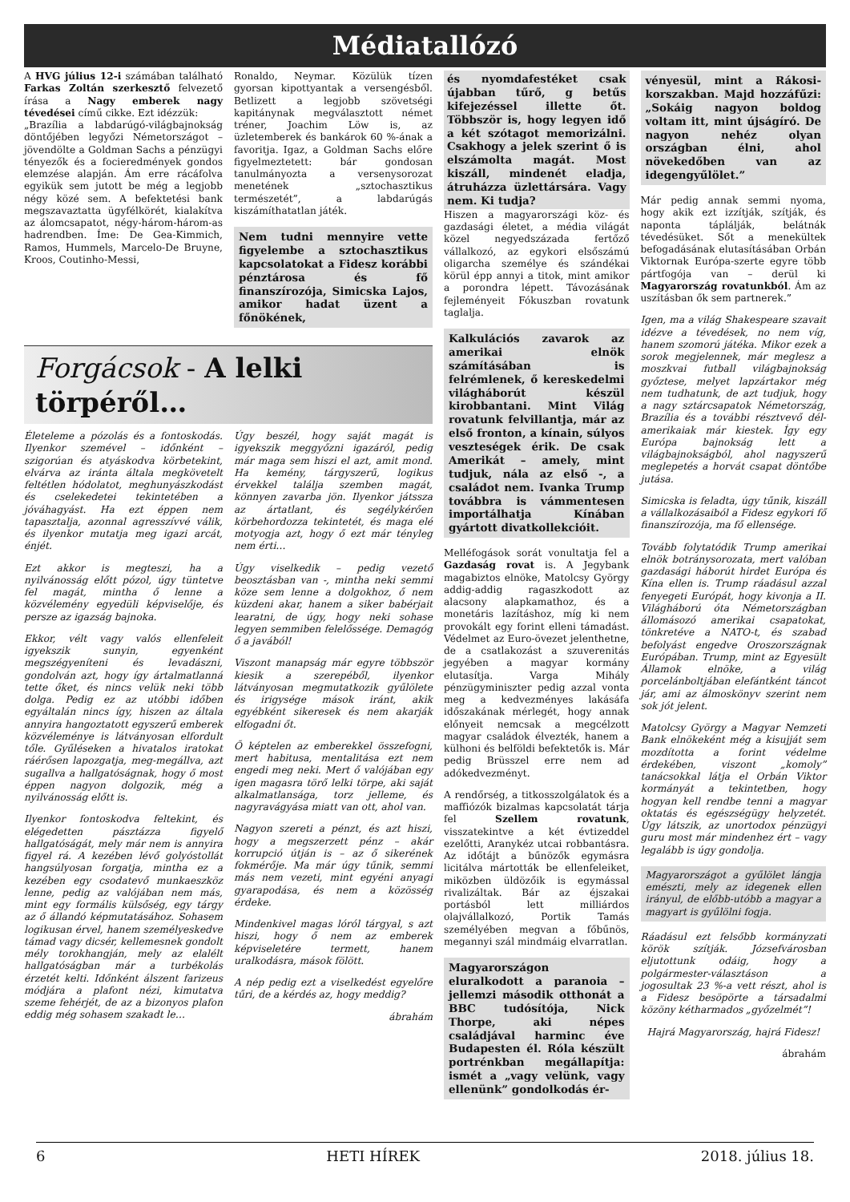Médiatallózó
A HVG július 12-i számában található Farkas Zoltán szerkesztő felvezető írása a Nagy emberek nagy tévedései című cikke. Ezt idézzük:
„Brazília a labdarúgó-világbajnokság döntőjében legyőzi Németországot – jövendölte a Goldman Sachs a pénzügyi tényezők és a focieredmények gondos elemzése alapján. Ám erre rácáfolva egyikük sem jutott be még a legjobb négy közé sem. A befektetési bank megszavaztatta ügyfélkörét, kialakítva az álomcsapatot, négy-három-három-as hadrendben. Íme: De Gea-Kimmich, Ramos, Hummels, Marcelo-De Bruyne, Kroos, Coutinho-Messi,
Ronaldo, Neymar. Közülük tízen gyorsan kipottyantak a versengésből. Betlizett a legjobb szövetségi kapitánynak megválasztott német tréner, Joachim Löw is, az üzletemberek és bankárok 60 %-ának a favoritja. Igaz, a Goldman Sachs előre figyelmeztetett: bár gondosan tanulmányozta a versenysorozat menetének „sztochasztikus természetét”, a labdarúgás kiszámíthatatlan játék.
Nem tudni mennyire vette figyelembe a sztochasztikus kapcsolatokat a Fidesz korábbi pénztárosa és fő finanszírozója, Simicska Lajos, amikor hadat üzent a főnökének,
Forgácsok - A lelki törpéről…
Életeleme a pózolás és a fontoskodás. Ilyenkor szemével – időnként – szigorúan és atyáskodva körbetekint, elvárva az iránta általa megkövetelt feltétlen hódolatot, meghunyászkodást és cselekedetei tekintetében a jóváhagyást. Ha ezt éppen nem tapasztalja, azonnal agresszívvé válik, és ilyenkor mutatja meg igazi arcát, énjét.
Ezt akkor is megteszi, ha a nyilvánosság előtt pózol, úgy tüntetve fel magát, mintha ő lenne a közvélemény egyedüli képviselője, és persze az igazság bajnoka.
Ekkor, vélt vagy valós ellenfeleit igyekszik sunyin, egyenként megszégyeníteni és levadászni, gondolván azt, hogy így ártalmatlanná tette őket, és nincs velük neki több dolga. Pedig ez az utóbbi időben egyáltalán nincs így, hiszen az általa annyira hangoztatott egyszerű emberek közvéleménye is látványosan elfordult tőle. Gyűléseken a hivatalos iratokat ráérősen lapozgatja, meg-megállva, azt sugallva a hallgatóságnak, hogy ő most éppen nagyon dolgozik, még a nyilvánosság előtt is.
Ilyenkor fontoskodva feltekint, és elégedetten pásztázza figyelő hallgatóságát, mely már nem is annyira figyel rá. A kezében lévő golyóstollát hangsúlyosan forgatja, mintha ez a kezében egy csodatevő munkaeszköz lenne, pedig az valójában nem más, mint egy formális külsőség, egy tárgy az ő állandó képmutatásához. Sohasem logikusan érvel, hanem személyeskedve támad vagy dicsér, kellemesnek gondolt mély torokhangján, mely az elalélt hallgatóságban már a turbékolás érzetét kelti. Időnként álszent farizeus módjára a plafont nézi, kimutatva szeme fehérjét, de az a bizonyos plafon eddig még sohasem szakadt le…
Úgy beszél, hogy saját magát is igyekszik meggyőzni igazáról, pedig már maga sem hiszi el azt, amit mond. Ha kemény, tárgyszerű, logikus érvekkel találja szemben magát, könnyen zavarba jön. Ilyenkor játssza az ártatlant, és segélykérően körbehordozza tekintetét, és maga elé motyogja azt, hogy ő ezt már tényleg nem érti…
Úgy viselkedik – pedig vezető beosztásban van -, mintha neki semmi köze sem lenne a dolgokhoz, ő nem küzdeni akar, hanem a siker babérjait learatni, de úgy, hogy neki sohase legyen semmiben felelőssége. Demagóg ő a javából!
Viszont manapság már egyre többször kiesik a szerepéből, ilyenkor látványosan megmutatkozik gyűlölete és irigysége mások iránt, akik egyébként sikeresek és nem akarják elfogadni őt.
Ő képtelen az emberekkel összefogni, mert habitusa, mentalitása ezt nem engedi meg neki. Mert ő valójában egy igen magasra törő lelki törpe, aki saját alkalmatlansága, torz jelleme, és nagyravágyása miatt van ott, ahol van.
Nagyon szereti a pénzt, és azt hiszi, hogy a megszerzett pénz – akár korrupció útján is – az ő sikerének fokmérője. Ma már úgy tűnik, semmi más nem vezeti, mint egyéni anyagi gyarapodása, és nem a közösség érdeke.
Mindenkivel magas lóról tárgyal, s azt hiszi, hogy ő nem az emberek képviseletére termett, hanem uralkodásra, mások fölött.
A nép pedig ezt a viselkedést egyelőre tűri, de a kérdés az, hogy meddig?
ábrahám
és nyomdafestéket csak újabban tűrő, g betűs kifejezéssel illette őt. Többször is, hogy legyen idő a két szótagot memorizálni. Csakhogy a jelek szerint ő is elszámolta magát. Most kiszáll, mindenét eladja, átruházza üzlettársára. Vagy nem. Ki tudja?
Hiszen a magyarországi köz- és gazdasági életet, a média világát közel negyedszázada fertőző vállalkozó, az egykori elsőszámú oligarcha személye és szándékai körül épp annyi a titok, mint amikor a porondra lépett. Távozásának fejleményeit Fókuszban rovatunk taglalja.
Kalkulációs zavarok az amerikai elnök számításában is felrémlenek, ő kereskedelmi világháborút készül kirobbantani. Mint Világ rovatunk felvillantja, már az első fronton, a kínain, súlyos veszteségek érik. De csak Amerikát – amely, mint tudjuk, nála az első -, a családot nem. Ivanka Trump továbbra is vámmentesen importálhatja Kínában gyártott divatkollekcióit.
Melléfogások sorát vonultatja fel a Gazdaság rovat is. A Jegybank magabiztos elnöke, Matolcsy György addig-addig ragaszkodott az alacsony alapkamathoz, és a monetáris lazításhoz, míg ki nem provokált egy forint elleni támadást. Védelmet az Euro-övezet jelenthetne, de a csatlakozást a szuverenitás jegyében a magyar kormány elutasítja. Varga Mihály pénzügyminiszter pedig azzal vonta meg a kedvezményes lakásáfa időszakának mérlegét, hogy annak előnyeit nemcsak a megcélzott magyar családok élvezték, hanem a külhoni és belföldi befektetők is. Már pedig Brüsszel erre nem ad adókedvezményt.
A rendőrség, a titkosszolgálatok és a maffiózók bizalmas kapcsolatát tárja fel Szellem rovatunk, visszatekintve a két évtizeddel ezelőtti, Aranykéz utcai robbantásra. Az időtájt a bűnözők egymásra licitálva mártották be ellenfeleiket, miközben üldözőik is egymással rivalizáltak. Bár az éjszakai portásból lett milliárdos olajvállalkozó, Portik Tamás személyében megvan a főbűnös, megannyi szál mindmáig elvarratlan.
Magyarországon eluralkodott a paranoia – jellemzi második otthonát a BBC tudósítója, Nick Thorpe, aki népes családjával harminc éve Budapesten él. Róla készült portrénkban megállapítja: ismét a „vagy velünk, vagy ellenünk” gondolkodás ér-
vényesül, mint a Rákosi-korszakban. Majd hozzáfűzi: „Sokáig nagyon boldog voltam itt, mint újságíró. De nagyon nehéz olyan országban élni, ahol növekedőben van az idegengyűlölet.”
Már pedig annak semmi nyoma, hogy akik ezt izzítják, szítják, és naponta táplálják, belátnák tévedésüket. Sőt a menekültek befogadásának elutasításában Orbán Viktornak Európa-szerte egyre több pártfogója van – derül ki Magyarország rovatunkból. Ám az uszításban ők sem partnerek.”
Igen, ma a világ Shakespeare szavait idézve a tévedések, no nem víg, hanem szomorú játéka. Mikor ezek a sorok megjelennek, már meglesz a moszkvai futball világbajnokság győztese, melyet lapzártakor még nem tudhatunk, de azt tudjuk, hogy a nagy sztárcsapatok Németország, Brazília és a további résztvevő dél-amerikaiak már kiestek. Így egy Európa bajnokság lett a világbajnokságból, ahol nagyszerű meglepetés a horvát csapat döntőbe jutása.
Simicska is feladta, úgy tűnik, kiszáll a vállalkozásaiból a Fidesz egykori fő finanszírozója, ma fő ellensége.
Tovább folytatódik Trump amerikai elnök botránysorozata, mert valóban gazdasági háborút hirdet Európa és Kína ellen is. Trump ráadásul azzal fenyegeti Európát, hogy kivonja a II. Világháború óta Németországban állomásozó amerikai csapatokat, tönkretéve a NATO-t, és szabad befolyást engedve Oroszországnak Európában. Trump, mint az Egyesült Államok elnöke, a világ porcelánboltjában elefántként táncot jár, ami az álmoskönyv szerint nem sok jót jelent.
Matolcsy György a Magyar Nemzeti Bank elnökeként még a kisujját sem mozdította a forint védelme érdekében, viszont „komoly” tanácsokkal látja el Orbán Viktor kormányát a tekintetben, hogy hogyan kell rendbe tenni a magyar oktatás és egészségügy helyzetét. Úgy látszik, az unortodox pénzügyi guru most már mindenhez ért – vagy legalább is úgy gondolja.
Magyarországot a gyűlölet lángja emészti, mely az idegenek ellen irányul, de előbb-utóbb a magyar a magyart is gyűlölni fogja.
Ráadásul ezt felsőbb kormányzati körök szítják. Józsefvárosban eljutottunk odáig, hogy a polgármester-választáson a jogosultak 23 %-a vett részt, ahol is a Fidesz besöpörte a társadalmi közöny kétharmados „győzelmét”!
Hajrá Magyarország, hajrá Fidesz!
ábrahám
6 HETI HÍREK 2018. július 18.